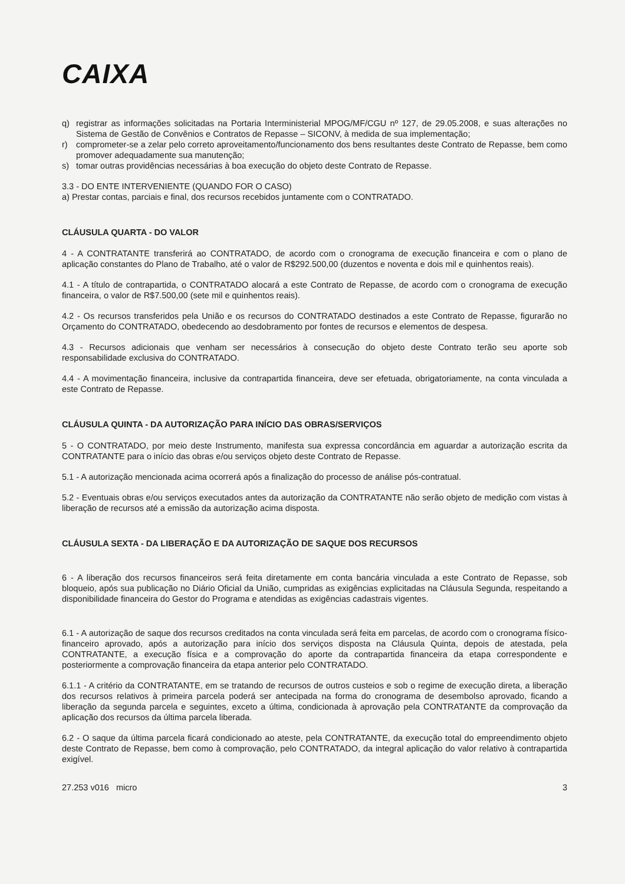CAIXA
q) registrar as informações solicitadas na Portaria Interministerial MPOG/MF/CGU nº 127, de 29.05.2008, e suas alterações no Sistema de Gestão de Convênios e Contratos de Repasse – SICONV, à medida de sua implementação;
r) comprometer-se a zelar pelo correto aproveitamento/funcionamento dos bens resultantes deste Contrato de Repasse, bem como promover adequadamente sua manutenção;
s) tomar outras providências necessárias à boa execução do objeto deste Contrato de Repasse.
3.3 - DO ENTE INTERVENIENTE (QUANDO FOR O CASO)
a) Prestar contas, parciais e final, dos recursos recebidos juntamente com o CONTRATADO.
CLÁUSULA QUARTA - DO VALOR
4 - A CONTRATANTE transferirá ao CONTRATADO, de acordo com o cronograma de execução financeira e com o plano de aplicação constantes do Plano de Trabalho, até o valor de R$292.500,00 (duzentos e noventa e dois mil e quinhentos reais).
4.1 - A título de contrapartida, o CONTRATADO alocará a este Contrato de Repasse, de acordo com o cronograma de execução financeira, o valor de R$7.500,00 (sete mil e quinhentos reais).
4.2 - Os recursos transferidos pela União e os recursos do CONTRATADO destinados a este Contrato de Repasse, figurarão no Orçamento do CONTRATADO, obedecendo ao desdobramento por fontes de recursos e elementos de despesa.
4.3 - Recursos adicionais que venham ser necessários à consecução do objeto deste Contrato terão seu aporte sob responsabilidade exclusiva do CONTRATADO.
4.4 - A movimentação financeira, inclusive da contrapartida financeira, deve ser efetuada, obrigatoriamente, na conta vinculada a este Contrato de Repasse.
CLÁUSULA QUINTA - DA AUTORIZAÇÃO PARA INÍCIO DAS OBRAS/SERVIÇOS
5 - O CONTRATADO, por meio deste Instrumento, manifesta sua expressa concordância em aguardar a autorização escrita da CONTRATANTE para o início das obras e/ou serviços objeto deste Contrato de Repasse.
5.1 - A autorização mencionada acima ocorrerá após a finalização do processo de análise pós-contratual.
5.2 - Eventuais obras e/ou serviços executados antes da autorização da CONTRATANTE não serão objeto de medição com vistas à liberação de recursos até a emissão da autorização acima disposta.
CLÁUSULA SEXTA - DA LIBERAÇÃO E DA AUTORIZAÇÃO DE SAQUE DOS RECURSOS
6 - A liberação dos recursos financeiros será feita diretamente em conta bancária vinculada a este Contrato de Repasse, sob bloqueio, após sua publicação no Diário Oficial da União, cumpridas as exigências explicitadas na Cláusula Segunda, respeitando a disponibilidade financeira do Gestor do Programa e atendidas as exigências cadastrais vigentes.
6.1 - A autorização de saque dos recursos creditados na conta vinculada será feita em parcelas, de acordo com o cronograma físico-financeiro aprovado, após a autorização para início dos serviços disposta na Cláusula Quinta, depois de atestada, pela CONTRATANTE, a execução física e a comprovação do aporte da contrapartida financeira da etapa correspondente e posteriormente a comprovação financeira da etapa anterior pelo CONTRATADO.
6.1.1 - A critério da CONTRATANTE, em se tratando de recursos de outros custeios e sob o regime de execução direta, a liberação dos recursos relativos à primeira parcela poderá ser antecipada na forma do cronograma de desembolso aprovado, ficando a liberação da segunda parcela e seguintes, exceto a última, condicionada à aprovação pela CONTRATANTE da comprovação da aplicação dos recursos da última parcela liberada.
6.2 - O saque da última parcela ficará condicionado ao ateste, pela CONTRATANTE, da execução total do empreendimento objeto deste Contrato de Repasse, bem como à comprovação, pelo CONTRATADO, da integral aplicação do valor relativo à contrapartida exigível.
27.253 v016 micro 3